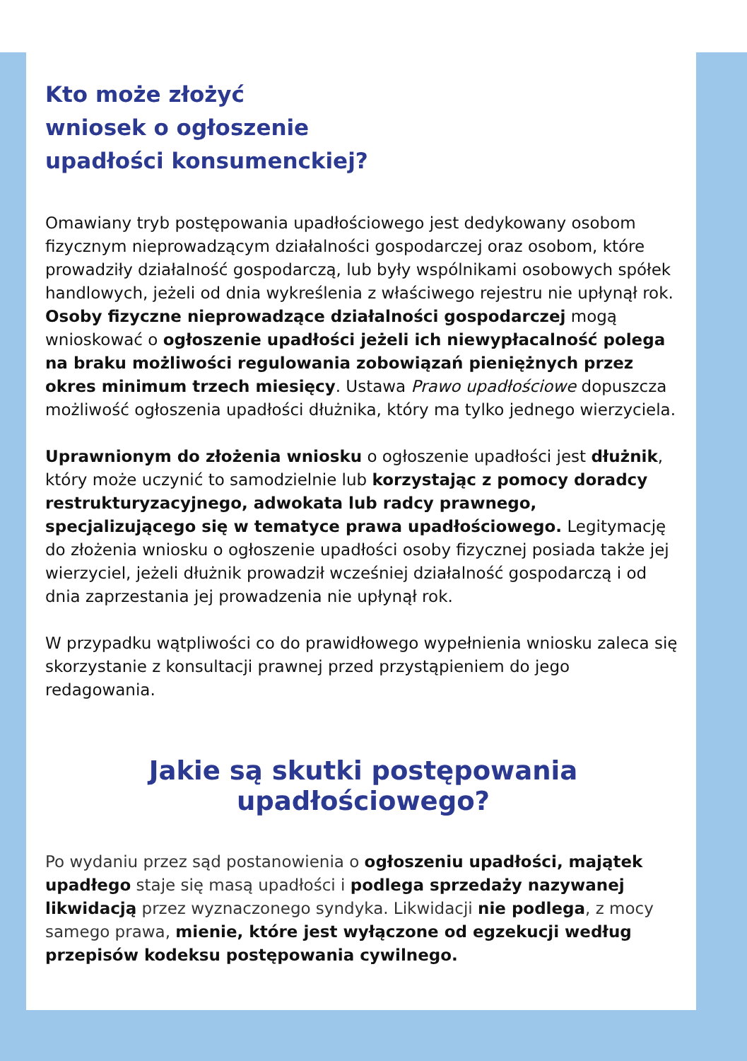Kto może złożyć
wniosek o ogłoszenie
upadłości konsumenckiej?
Omawiany tryb postępowania upadłościowego jest dedykowany osobom fizycznym nieprowadzącym działalności gospodarczej oraz osobom, które prowadziły działalność gospodarczą, lub były wspólnikami osobowych spółek handlowych, jeżeli od dnia wykreślenia z właściwego rejestru nie upłynął rok. Osoby fizyczne nieprowadzące działalności gospodarczej mogą wnioskować o ogłoszenie upadłości jeżeli ich niewypłacalność polega na braku możliwości regulowania zobowiązań pieniężnych przez okres minimum trzech miesięcy. Ustawa Prawo upadłościowe dopuszcza możliwość ogłoszenia upadłości dłużnika, który ma tylko jednego wierzyciela.
Uprawnionym do złożenia wniosku o ogłoszenie upadłości jest dłużnik, który może uczynić to samodzielnie lub korzystając z pomocy doradcy restrukturyzacyjnego, adwokata lub radcy prawnego, specjalizującego się w tematyce prawa upadłościowego. Legitymację do złożenia wniosku o ogłoszenie upadłości osoby fizycznej posiada także jej wierzyciel, jeżeli dłużnik prowadził wcześniej działalność gospodarczą i od dnia zaprzestania jej prowadzenia nie upłynął rok.
W przypadku wątpliwości co do prawidłowego wypełnienia wniosku zaleca się skorzystanie z konsultacji prawnej przed przystąpieniem do jego redagowania.
Jakie są skutki postępowania upadłościowego?
Po wydaniu przez sąd postanowienia o ogłoszeniu upadłości, majątek upadłego staje się masą upadłości i podlega sprzedaży nazywanej likwidacją przez wyznaczonego syndyka. Likwidacji nie podlega, z mocy samego prawa, mienie, które jest wyłączone od egzekucji według przepisów kodeksu postępowania cywilnego.